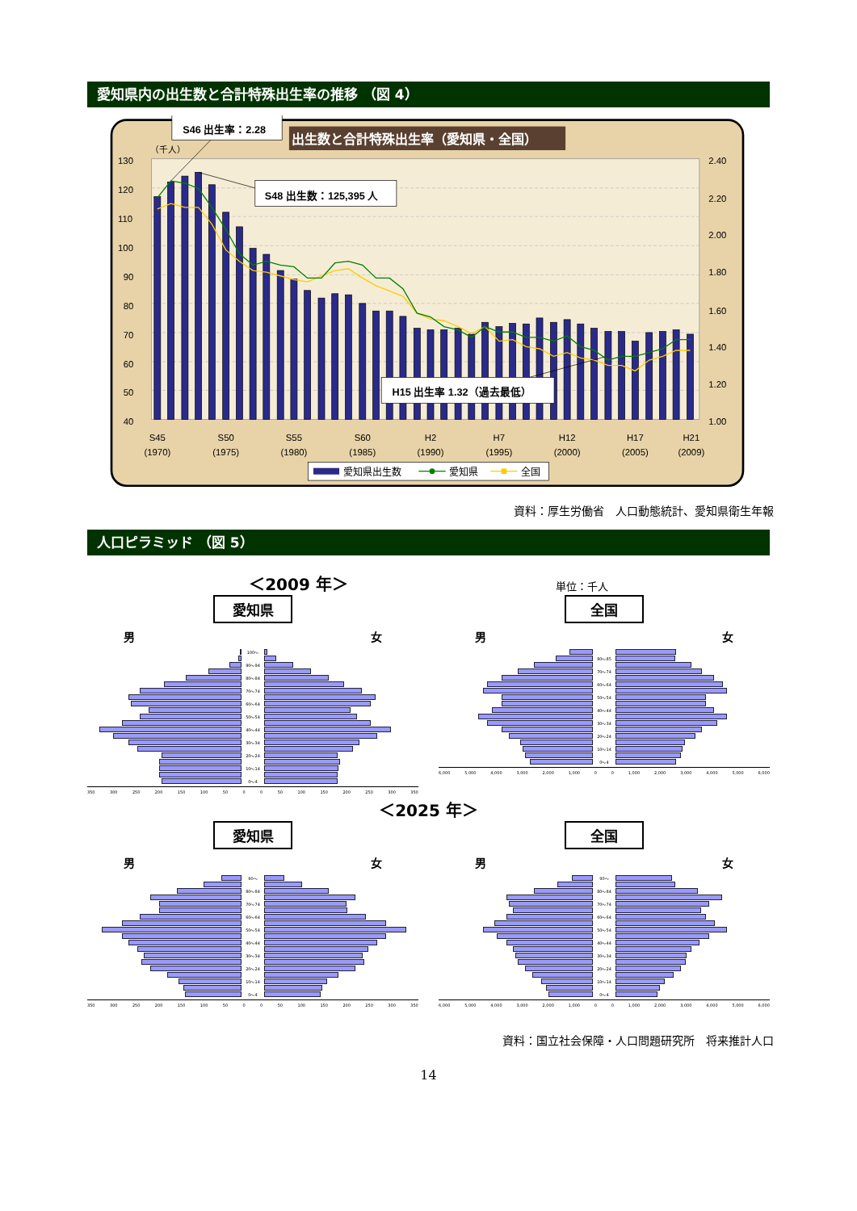愛知県内の出生数と合計特殊出生率の推移 （図 4）
130
120
110
100
90
80
70
60
50
40
2.40
2.20
2.00
1.80
1.60
1.40
1.20
1.00
（千人）
S45
(1970)
S50
(1975)
S55
(1980)
S60
(1985)
H2
(1990)
H7
(1995)
H12
(2000)
H17
(2005)
H21
(2009)
出生数と合計特殊出生率（愛知県・全国）
S46 出生率：2.28
S48 出生数：125,395 人
H15 出生率 1.32（過去最低）
愛知県出生数
愛知県
全国
資料：厚生労働省　人口動態統計、愛知県衛生年報
人口ピラミッド （図 5）
＜2009 年＞ 単位：千人
愛知県
男 女
100～
90～94
80～84
70～74
60～64
50～54
40～44
30～34
20～24
10～14
0～4
350 300 250 200 150 100 50 0 0 50 100 150 200 250 300 350
全国
男 女
80～85
70～74
60～64
50～54
40～44
30～34
20～24
10～14
0～4
6,000 5,000 4,000 3,000 2,000 1,000 0 0 1,000 2,000 3,000 4,000 5,000 6,000
＜2025 年＞
愛知県
男 女
90～
80～84
70～74
60～64
50～54
40～44
30～34
20～24
10～14
0～4
350 300 250 200 150 100 50 0 0 50 100 150 200 250 300 350
全国
男 女
90～
80～84
70～74
60～64
50～54
40～44
30～34
20～24
10～14
0～4
6,000 5,000 4,000 3,000 2,000 1,000 0 0 1,000 2,000 3,000 4,000 5,000 6,000
資料：国立社会保障・人口問題研究所　将来推計人口
14